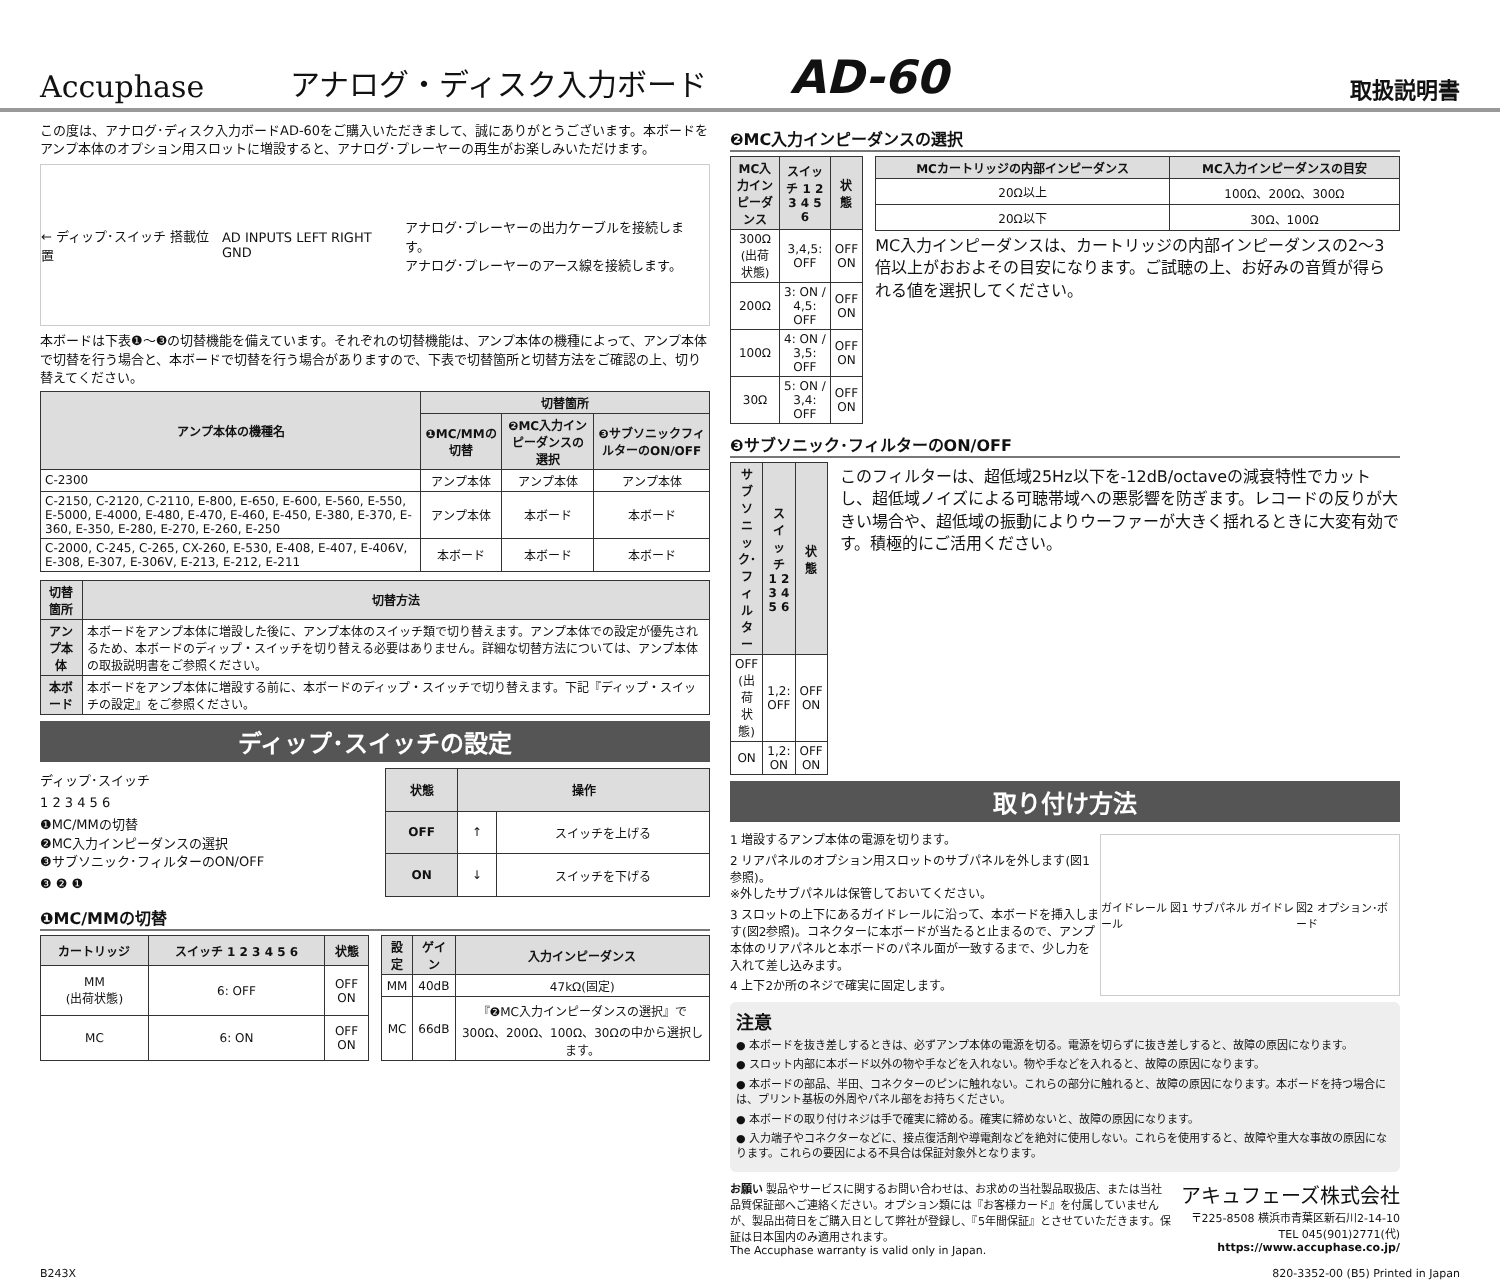Accuphase
アナログ・ディスク入力ボード
AD-60
取扱説明書
この度は、アナログ･ディスク入力ボードAD-60をご購入いただきまして、誠にありがとうございます。本ボードをアンプ本体のオプション用スロットに増設すると、アナログ･プレーヤーの再生がお楽しみいただけます。
← ディップ･スイッチ 搭載位置 AD INPUTS LEFT RIGHT GND アナログ･プレーヤーの出力ケーブルを接続します。
アナログ･プレーヤーのアース線を接続します。
本ボードは下表❶～❸の切替機能を備えています。それぞれの切替機能は、アンプ本体の機種によって、アンプ本体で切替を行う場合と、本ボードで切替を行う場合がありますので、下表で切替箇所と切替方法をご確認の上、切り替えてください。
| アンプ本体の機種名 | 切替箇所 | | |
| --- | --- | --- | --- |
| | ❶MC/MMの切替 | ❷MC入力インピーダンスの選択 | ❸サブソニックフィルターのON/OFF |
| C-2300 | アンプ本体 | アンプ本体 | アンプ本体 |
| C-2150, C-2120, C-2110, E-800, E-650, E-600, E-560, E-550, E-5000, E-4000, E-480, E-470, E-460, E-450, E-380, E-370, E-360, E-350, E-280, E-270, E-260, E-250 | アンプ本体 | 本ボード | 本ボード |
| C-2000, C-245, C-265, CX-260, E-530, E-408, E-407, E-406V, E-308, E-307, E-306V, E-213, E-212, E-211 | 本ボード | 本ボード | 本ボード |
| 切替箇所 | 切替方法 |
| --- | --- |
| アンプ本体 | 本ボードをアンプ本体に増設した後に、アンプ本体のスイッチ類で切り替えます。アンプ本体での設定が優先されるため、本ボードのディップ・スイッチを切り替える必要はありません。詳細な切替方法については、アンプ本体の取扱説明書をご参照ください。 |
| 本ボード | 本ボードをアンプ本体に増設する前に、本ボードのディップ・スイッチで切り替えます。下記『ディップ・スイッチの設定』をご参照ください。 |
ディップ･スイッチの設定
ディップ･スイッチ
1 2 3 4 5 6
❶MC/MMの切替
❷MC入力インピーダンスの選択
❸サブソニック･フィルターのON/OFF
❸ ❷ ❶
| 状態 | 操作 | |
| --- | --- | --- |
| OFF | ↑ | スイッチを上げる |
| ON | ↓ | スイッチを下げる |
❶MC/MMの切替
| カートリッジ | スイッチ 1 2 3 4 5 6 | 状態 |
| --- | --- | --- |
| MM (出荷状態) | 6: OFF | OFF ON |
| MC | 6: ON | OFF ON |
| 設定 | ゲイン | 入力インピーダンス |
| --- | --- | --- |
| MM | 40dB | 47kΩ(固定) |
| MC | 66dB | 『❷MC入力インピーダンスの選択』で300Ω、200Ω、100Ω、30Ωの中から選択します。 |
❷MC入力インピーダンスの選択
| MC入力インピーダンス | スイッチ 1 2 3 4 5 6 | 状態 |
| --- | --- | --- |
| 300Ω (出荷状態) | 3,4,5: OFF | OFF ON |
| 200Ω | 3: ON / 4,5: OFF | OFF ON |
| 100Ω | 4: ON / 3,5: OFF | OFF ON |
| 30Ω | 5: ON / 3,4: OFF | OFF ON |
| MCカートリッジの内部インピーダンス | MC入力インピーダンスの目安 |
| --- | --- |
| 20Ω以上 | 100Ω、200Ω、300Ω |
| 20Ω以下 | 30Ω、100Ω |
MC入力インピーダンスは、カートリッジの内部インピーダンスの2～3倍以上がおおよその目安になります。ご試聴の上、お好みの音質が得られる値を選択してください。
❸サブソニック･フィルターのON/OFF
| サブソニック･フィルター | スイッチ 1 2 3 4 5 6 | 状態 |
| --- | --- | --- |
| OFF (出荷状態) | 1,2: OFF | OFF ON |
| ON | 1,2: ON | OFF ON |
このフィルターは、超低域25Hz以下を-12dB/octaveの減衰特性でカットし、超低域ノイズによる可聴帯域への悪影響を防ぎます。レコードの反りが大きい場合や、超低域の振動によりウーファーが大きく揺れるときに大変有効です。積極的にご活用ください。
取り付け方法
1 増設するアンプ本体の電源を切ります。
2 リアパネルのオプション用スロットのサブパネルを外します(図1参照)。
※外したサブパネルは保管しておいてください。
3 スロットの上下にあるガイドレールに沿って、本ボードを挿入します(図2参照)。コネクターに本ボードが当たると止まるので、アンプ本体のリアパネルと本ボードのパネル面が一致するまで、少し力を入れて差し込みます。
4 上下2か所のネジで確実に固定します。
ガイドレール 図1 サブパネル ガイドレール 図2 オプション･ボード
注意
● 本ボードを抜き差しするときは、必ずアンプ本体の電源を切る。電源を切らずに抜き差しすると、故障の原因になります。
● スロット内部に本ボード以外の物や手などを入れない。物や手などを入れると、故障の原因になります。
● 本ボードの部品、半田、コネクターのピンに触れない。これらの部分に触れると、故障の原因になります。本ボードを持つ場合には、プリント基板の外周やパネル部をお持ちください。
● 本ボードの取り付けネジは手で確実に締める。確実に締めないと、故障の原因になります。
● 入力端子やコネクターなどに、接点復活剤や導電剤などを絶対に使用しない。これらを使用すると、故障や重大な事故の原因になります。これらの要因による不具合は保証対象外となります。
お願い 製品やサービスに関するお問い合わせは、お求めの当社製品取扱店、または当社品質保証部へご連絡ください。オプション類には『お客様カード』を付属していませんが、製品出荷日をご購入日として弊社が登録し、『5年間保証』とさせていただきます。保証は日本国内のみ適用されます。
The Accuphase warranty is valid only in Japan.
アキュフェーズ株式会社
〒225-8508 横浜市青葉区新石川2-14-10
TEL 045(901)2771(代)
https://www.accuphase.co.jp/
B243X 820-3352-00 (B5) Printed in Japan